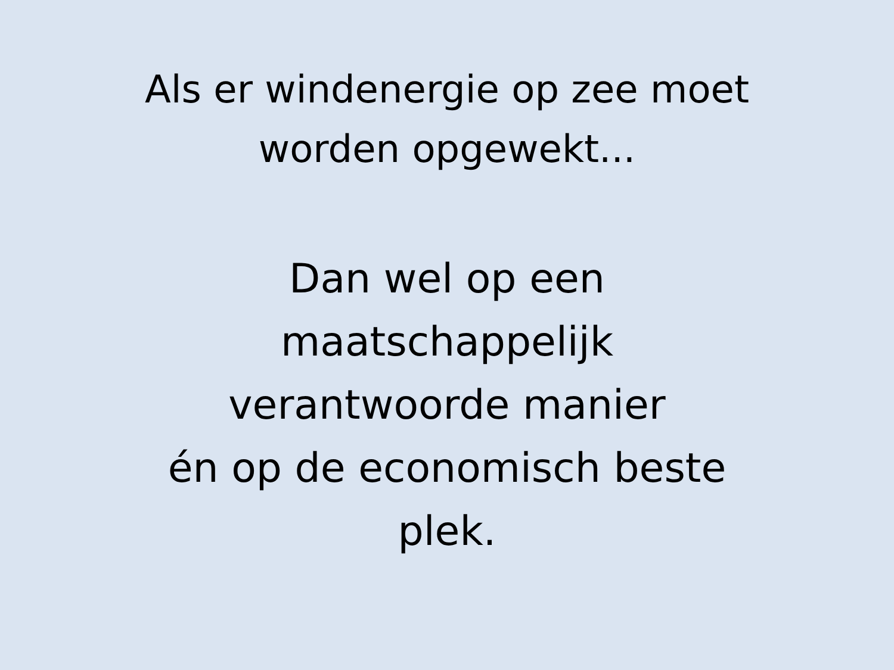Als er windenergie op zee moet
worden opgewekt...
Dan wel op een
maatschappelijk
verantwoorde manier
én op de economisch beste
plek.